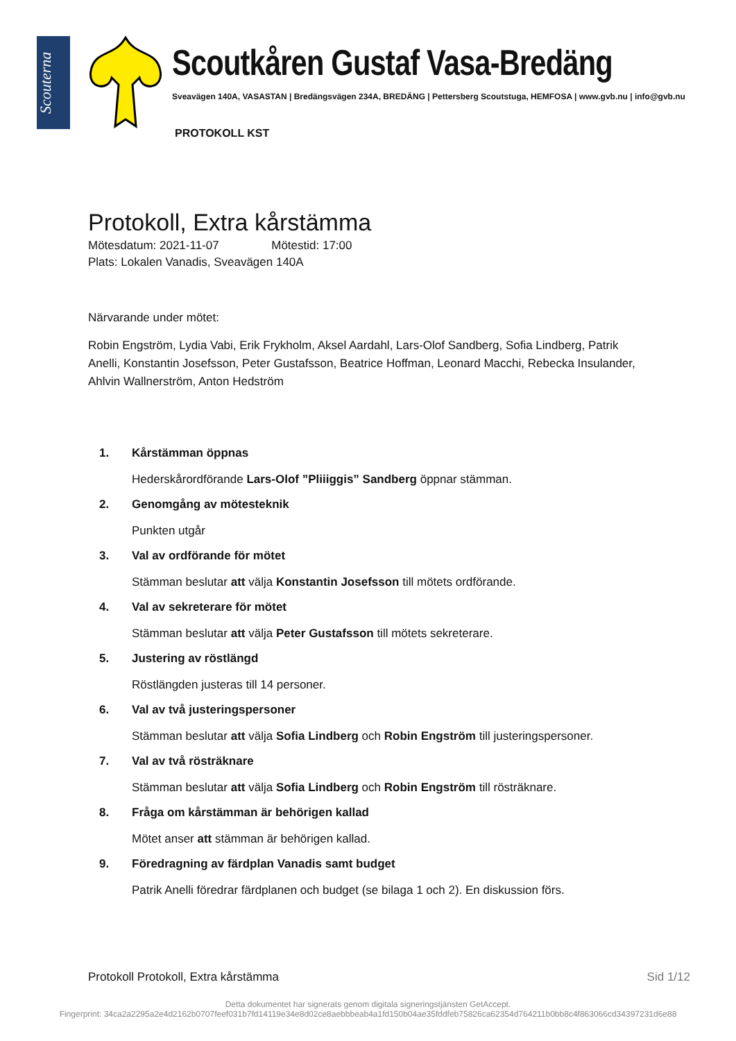Scouterna
Scoutkåren Gustaf Vasa-Bredäng
Sveavägen 140A, VASASTAN | Bredängsvägen 234A, BREDÄNG | Pettersberg Scoutstuga, HEMFOSA | www.gvb.nu | info@gvb.nu
PROTOKOLL KST
Protokoll, Extra kårstämma
Mötesdatum: 2021-11-07 Mötestid: 17:00
Plats: Lokalen Vanadis, Sveavägen 140A
Närvarande under mötet:
Robin Engström, Lydia Vabi, Erik Frykholm, Aksel Aardahl, Lars-Olof Sandberg, Sofia Lindberg, Patrik Anelli, Konstantin Josefsson, Peter Gustafsson, Beatrice Hoffman, Leonard Macchi, Rebecka Insulander, Ahlvin Wallnerström, Anton Hedström
1. Kårstämman öppnas
Hederskårordförande Lars-Olof ”Pliiiggis” Sandberg öppnar stämman.
2. Genomgång av mötesteknik
Punkten utgår
3. Val av ordförande för mötet
Stämman beslutar att välja Konstantin Josefsson till mötets ordförande.
4. Val av sekreterare för mötet
Stämman beslutar att välja Peter Gustafsson till mötets sekreterare.
5. Justering av röstlängd
Röstlängden justeras till 14 personer.
6. Val av två justeringspersoner
Stämman beslutar att välja Sofia Lindberg och Robin Engström till justeringspersoner.
7. Val av två rösträknare
Stämman beslutar att välja Sofia Lindberg och Robin Engström till rösträknare.
8. Fråga om kårstämman är behörigen kallad
Mötet anser att stämman är behörigen kallad.
9. Föredragning av färdplan Vanadis samt budget
Patrik Anelli föredrar färdplanen och budget (se bilaga 1 och 2). En diskussion förs.
Protokoll Protokoll, Extra kårstämma Sid 1/12
Detta dokumentet har signerats genom digitala signeringstjänsten GetAccept.
Fingerprint: 34ca2a2295a2e4d2162b0707feef031b7fd14119e34e8d02ce8aebbbeab4a1fd150b04ae35fddfeb75826ca62354d764211b0bb8c4f863066cd34397231d6e88